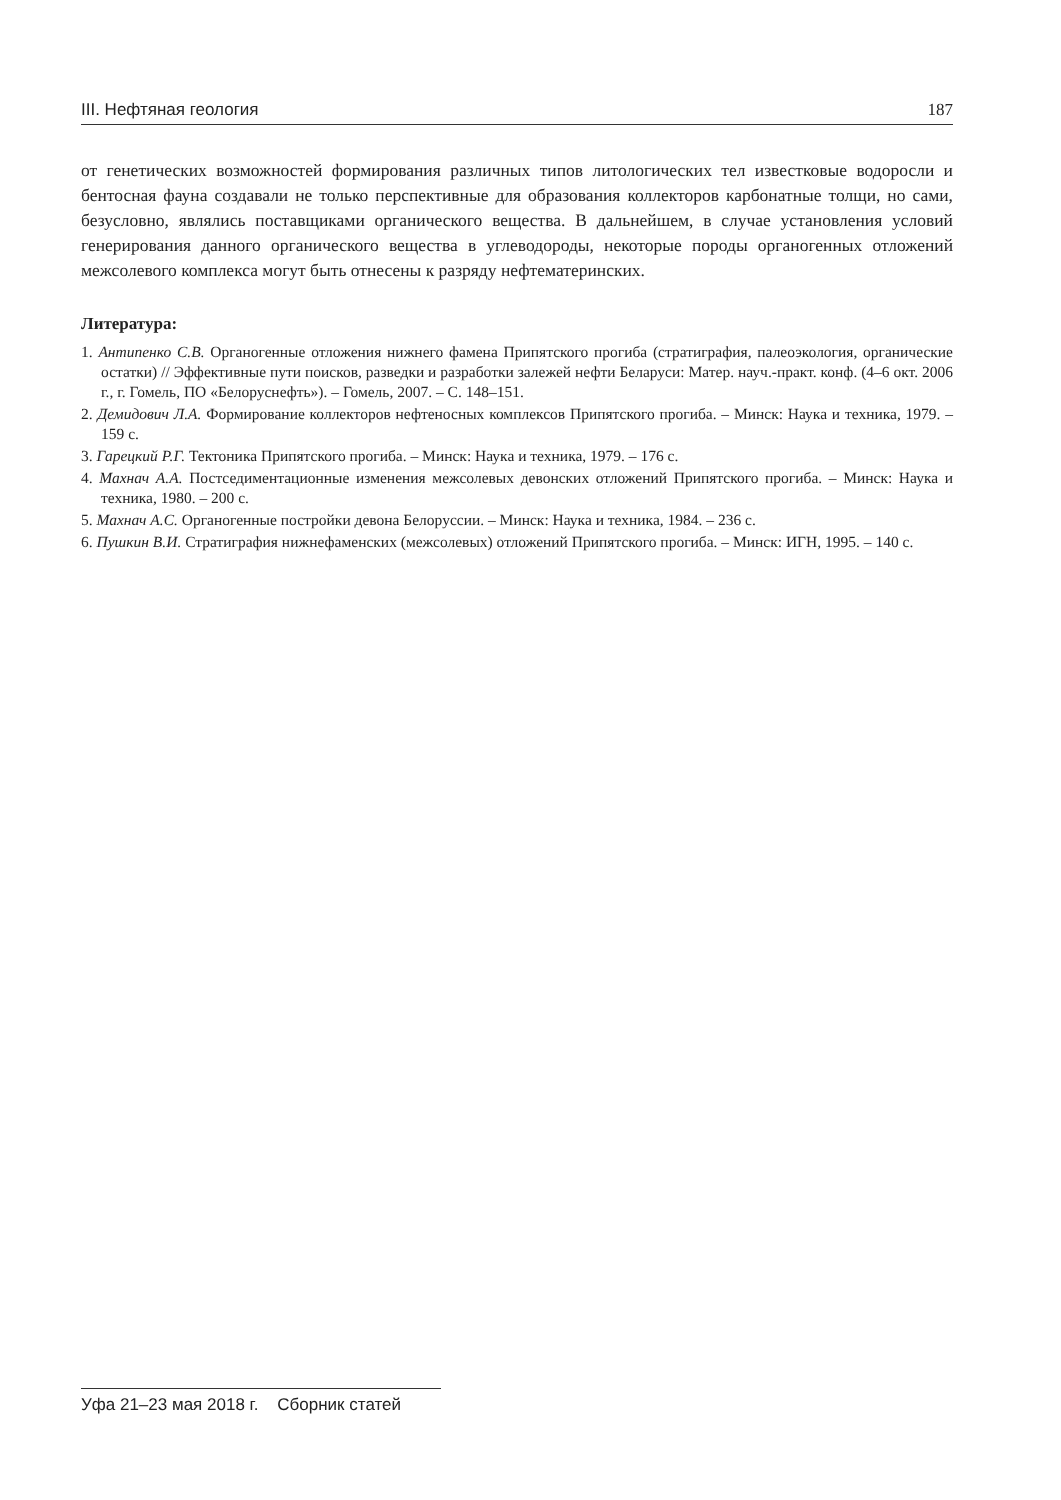III. Нефтяная геология 187
от генетических возможностей формирования различных типов литологических тел известковые водоросли и бентосная фауна создавали не только перспективные для образования коллекторов карбонатные толщи, но сами, безусловно, являлись поставщиками органического вещества. В дальнейшем, в случае установления условий генерирования данного органического вещества в углеводороды, некоторые породы органогенных отложений межсолевого комплекса могут быть отнесены к разряду нефтематеринских.
Литература:
1. Антипенко С.В. Органогенные отложения нижнего фамена Припятского прогиба (стратиграфия, палеоэкология, органические остатки) // Эффективные пути поисков, разведки и разработки залежей нефти Беларуси: Матер. науч.-практ. конф. (4–6 окт. 2006 г., г. Гомель, ПО «Белоруснефть»). – Гомель, 2007. – С. 148–151.
2. Демидович Л.А. Формирование коллекторов нефтеносных комплексов Припятского прогиба. – Минск: Наука и техника, 1979. – 159 с.
3. Гарецкий Р.Г. Тектоника Припятского прогиба. – Минск: Наука и техника, 1979. – 176 с.
4. Махнач А.А. Постседиментационные изменения межсолевых девонских отложений Припятского прогиба. – Минск: Наука и техника, 1980. – 200 с.
5. Махнач А.С. Органогенные постройки девона Белоруссии. – Минск: Наука и техника, 1984. – 236 с.
6. Пушкин В.И. Стратиграфия нижнефаменских (межсолевых) отложений Припятского прогиба. – Минск: ИГН, 1995. – 140 с.
Уфа 21–23 мая 2018 г. Сборник статей